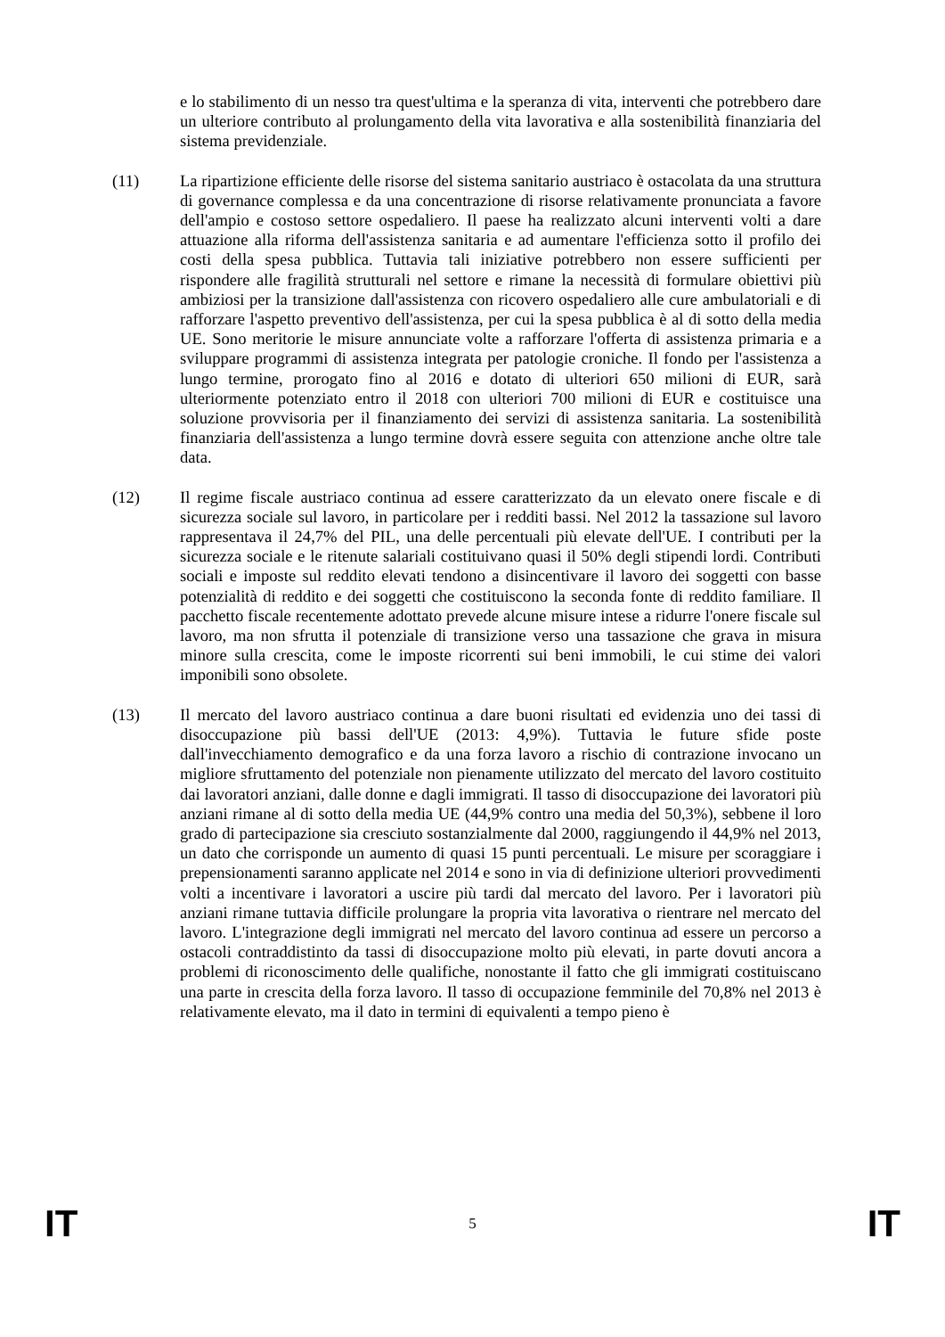e lo stabilimento di un nesso tra quest'ultima e la speranza di vita, interventi che potrebbero dare un ulteriore contributo al prolungamento della vita lavorativa e alla sostenibilità finanziaria del sistema previdenziale.
(11) La ripartizione efficiente delle risorse del sistema sanitario austriaco è ostacolata da una struttura di governance complessa e da una concentrazione di risorse relativamente pronunciata a favore dell'ampio e costoso settore ospedaliero. Il paese ha realizzato alcuni interventi volti a dare attuazione alla riforma dell'assistenza sanitaria e ad aumentare l'efficienza sotto il profilo dei costi della spesa pubblica. Tuttavia tali iniziative potrebbero non essere sufficienti per rispondere alle fragilità strutturali nel settore e rimane la necessità di formulare obiettivi più ambiziosi per la transizione dall'assistenza con ricovero ospedaliero alle cure ambulatoriali e di rafforzare l'aspetto preventivo dell'assistenza, per cui la spesa pubblica è al di sotto della media UE. Sono meritorie le misure annunciate volte a rafforzare l'offerta di assistenza primaria e a sviluppare programmi di assistenza integrata per patologie croniche. Il fondo per l'assistenza a lungo termine, prorogato fino al 2016 e dotato di ulteriori 650 milioni di EUR, sarà ulteriormente potenziato entro il 2018 con ulteriori 700 milioni di EUR e costituisce una soluzione provvisoria per il finanziamento dei servizi di assistenza sanitaria. La sostenibilità finanziaria dell'assistenza a lungo termine dovrà essere seguita con attenzione anche oltre tale data.
(12) Il regime fiscale austriaco continua ad essere caratterizzato da un elevato onere fiscale e di sicurezza sociale sul lavoro, in particolare per i redditi bassi. Nel 2012 la tassazione sul lavoro rappresentava il 24,7% del PIL, una delle percentuali più elevate dell'UE. I contributi per la sicurezza sociale e le ritenute salariali costituivano quasi il 50% degli stipendi lordi. Contributi sociali e imposte sul reddito elevati tendono a disincentivare il lavoro dei soggetti con basse potenzialità di reddito e dei soggetti che costituiscono la seconda fonte di reddito familiare. Il pacchetto fiscale recentemente adottato prevede alcune misure intese a ridurre l'onere fiscale sul lavoro, ma non sfrutta il potenziale di transizione verso una tassazione che grava in misura minore sulla crescita, come le imposte ricorrenti sui beni immobili, le cui stime dei valori imponibili sono obsolete.
(13) Il mercato del lavoro austriaco continua a dare buoni risultati ed evidenzia uno dei tassi di disoccupazione più bassi dell'UE (2013: 4,9%). Tuttavia le future sfide poste dall'invecchiamento demografico e da una forza lavoro a rischio di contrazione invocano un migliore sfruttamento del potenziale non pienamente utilizzato del mercato del lavoro costituito dai lavoratori anziani, dalle donne e dagli immigrati. Il tasso di disoccupazione dei lavoratori più anziani rimane al di sotto della media UE (44,9% contro una media del 50,3%), sebbene il loro grado di partecipazione sia cresciuto sostanzialmente dal 2000, raggiungendo il 44,9% nel 2013, un dato che corrisponde un aumento di quasi 15 punti percentuali. Le misure per scoraggiare i prepensionamenti saranno applicate nel 2014 e sono in via di definizione ulteriori provvedimenti volti a incentivare i lavoratori a uscire più tardi dal mercato del lavoro. Per i lavoratori più anziani rimane tuttavia difficile prolungare la propria vita lavorativa o rientrare nel mercato del lavoro. L'integrazione degli immigrati nel mercato del lavoro continua ad essere un percorso a ostacoli contraddistinto da tassi di disoccupazione molto più elevati, in parte dovuti ancora a problemi di riconoscimento delle qualifiche, nonostante il fatto che gli immigrati costituiscano una parte in crescita della forza lavoro. Il tasso di occupazione femminile del 70,8% nel 2013 è relativamente elevato, ma il dato in termini di equivalenti a tempo pieno è
IT 5 IT